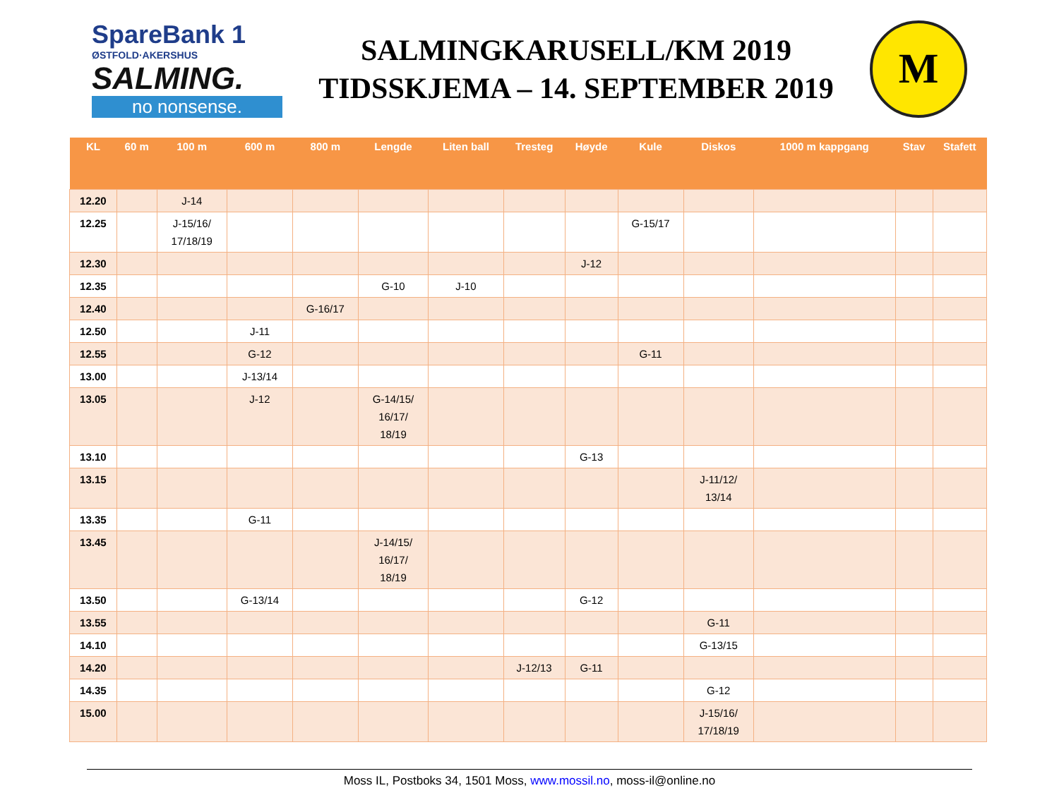SpareBank 1
ØSTFOLD·AKERSHUS
SALMING.
no nonsense.
SALMINGKARUSELL/KM 2019
TIDSSKJEMA – 14. SEPTEMBER 2019
M
| KL | 60 m | 100 m | 600 m | 800 m | Lengde | Liten ball | Tresteg | Høyde | Kule | Diskos | 1000 m kappgang | Stav | Stafett |
| --- | --- | --- | --- | --- | --- | --- | --- | --- | --- | --- | --- | --- | --- |
| 12.20 | | J-14 | | | | | | | | | | | |
| 12.25 | | J-15/16/ 17/18/19 | | | | | | | G-15/17 | | | | |
| 12.30 | | | | | | | | J-12 | | | | | |
| 12.35 | | | | | G-10 | J-10 | | | | | | | |
| 12.40 | | | | G-16/17 | | | | | | | | | |
| 12.50 | | | J-11 | | | | | | | | | | |
| 12.55 | | | G-12 | | | | | | G-11 | | | | |
| 13.00 | | | J-13/14 | | | | | | | | | | |
| 13.05 | | | J-12 | | G-14/15/ 16/17/ 18/19 | | | | | | | | |
| 13.10 | | | | | | | | G-13 | | | | | |
| 13.15 | | | | | | | | | | J-11/12/ 13/14 | | | |
| 13.35 | | | G-11 | | | | | | | | | | |
| 13.45 | | | | | J-14/15/ 16/17/ 18/19 | | | | | | | | |
| 13.50 | | | G-13/14 | | | | | G-12 | | | | | |
| 13.55 | | | | | | | | | | G-11 | | | |
| 14.10 | | | | | | | | | | G-13/15 | | | |
| 14.20 | | | | | | | J-12/13 | G-11 | | | | | |
| 14.35 | | | | | | | | | | G-12 | | | |
| 15.00 | | | | | | | | | | J-15/16/ 17/18/19 | | | |
Moss IL, Postboks 34, 1501 Moss, www.mossil.no, moss-il@online.no